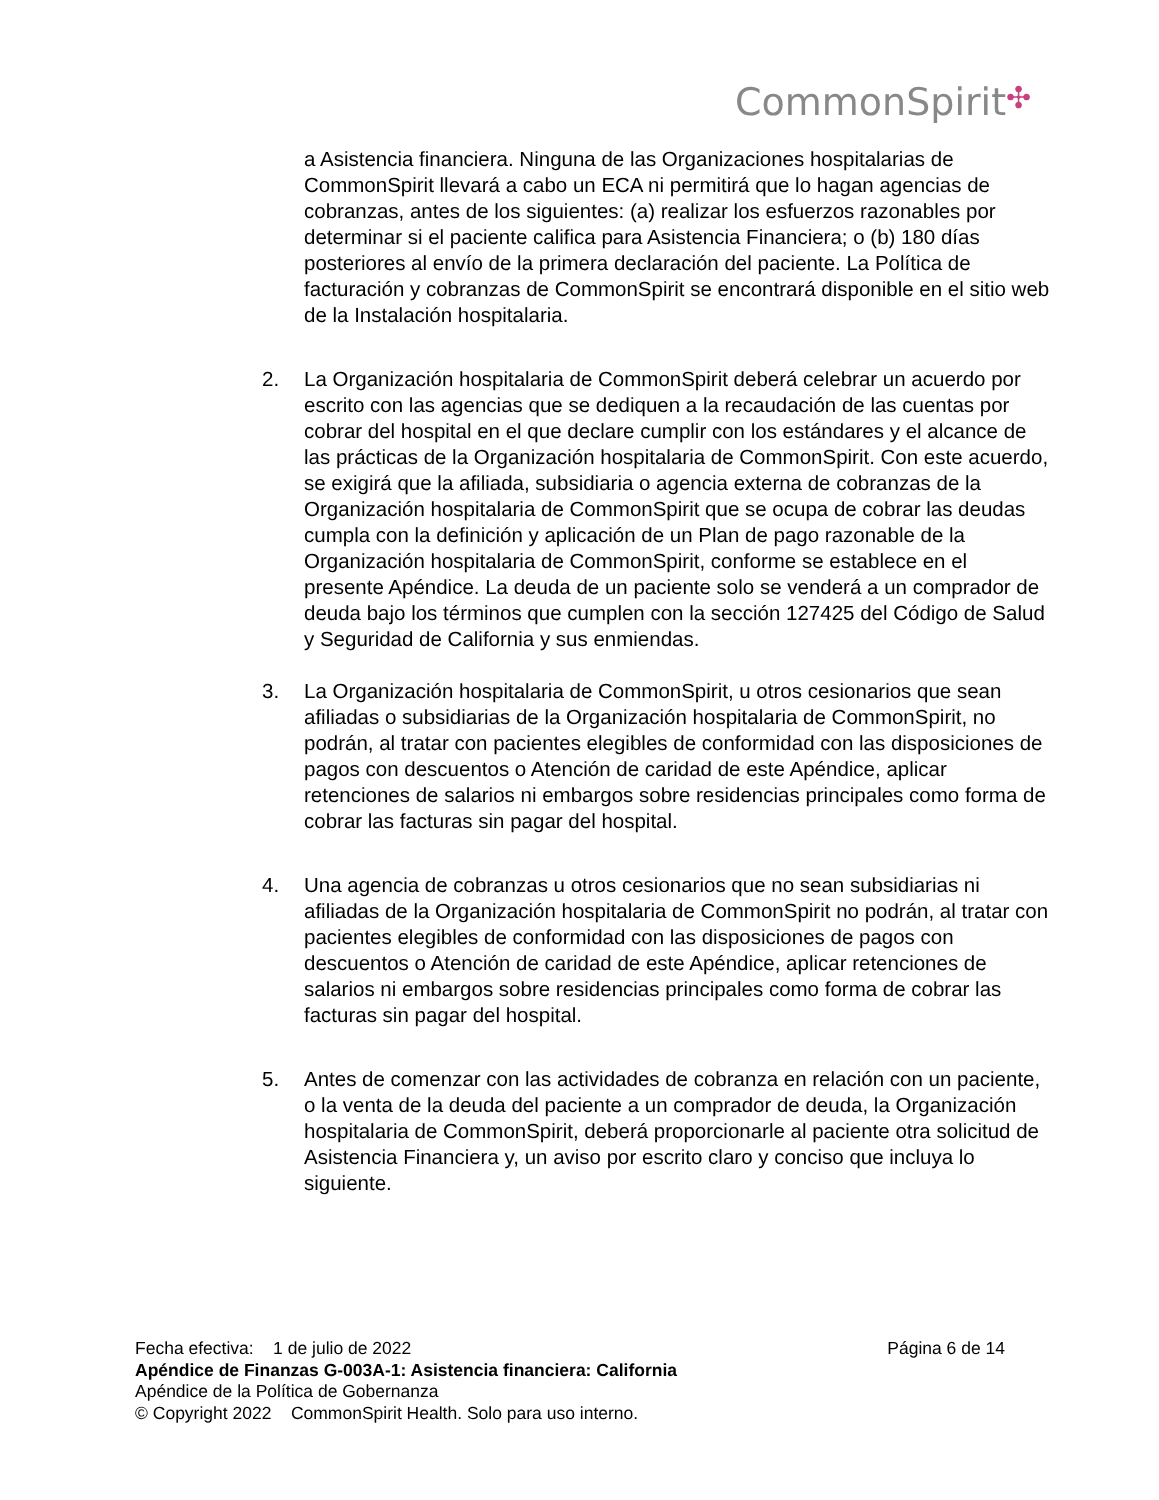CommonSpirit✣
a Asistencia financiera. Ninguna de las Organizaciones hospitalarias de CommonSpirit llevará a cabo un ECA ni permitirá que lo hagan agencias de cobranzas, antes de los siguientes: (a) realizar los esfuerzos razonables por determinar si el paciente califica para Asistencia Financiera; o (b) 180 días posteriores al envío de la primera declaración del paciente. La Política de facturación y cobranzas de CommonSpirit se encontrará disponible en el sitio web de la Instalación hospitalaria.
2. La Organización hospitalaria de CommonSpirit deberá celebrar un acuerdo por escrito con las agencias que se dediquen a la recaudación de las cuentas por cobrar del hospital en el que declare cumplir con los estándares y el alcance de las prácticas de la Organización hospitalaria de CommonSpirit. Con este acuerdo, se exigirá que la afiliada, subsidiaria o agencia externa de cobranzas de la Organización hospitalaria de CommonSpirit que se ocupa de cobrar las deudas cumpla con la definición y aplicación de un Plan de pago razonable de la Organización hospitalaria de CommonSpirit, conforme se establece en el presente Apéndice. La deuda de un paciente solo se venderá a un comprador de deuda bajo los términos que cumplen con la sección 127425 del Código de Salud y Seguridad de California y sus enmiendas.
3. La Organización hospitalaria de CommonSpirit, u otros cesionarios que sean afiliadas o subsidiarias de la Organización hospitalaria de CommonSpirit, no podrán, al tratar con pacientes elegibles de conformidad con las disposiciones de pagos con descuentos o Atención de caridad de este Apéndice, aplicar retenciones de salarios ni embargos sobre residencias principales como forma de cobrar las facturas sin pagar del hospital.
4. Una agencia de cobranzas u otros cesionarios que no sean subsidiarias ni afiliadas de la Organización hospitalaria de CommonSpirit no podrán, al tratar con pacientes elegibles de conformidad con las disposiciones de pagos con descuentos o Atención de caridad de este Apéndice, aplicar retenciones de salarios ni embargos sobre residencias principales como forma de cobrar las facturas sin pagar del hospital.
5. Antes de comenzar con las actividades de cobranza en relación con un paciente, o la venta de la deuda del paciente a un comprador de deuda, la Organización hospitalaria de CommonSpirit, deberá proporcionarle al paciente otra solicitud de Asistencia Financiera y, un aviso por escrito claro y conciso que incluya lo siguiente.
Fecha efectiva: 1 de julio de 2022 Página 6 de 14
Apéndice de Finanzas G-003A-1: Asistencia financiera: California
Apéndice de la Política de Gobernanza
© Copyright 2022 CommonSpirit Health. Solo para uso interno.